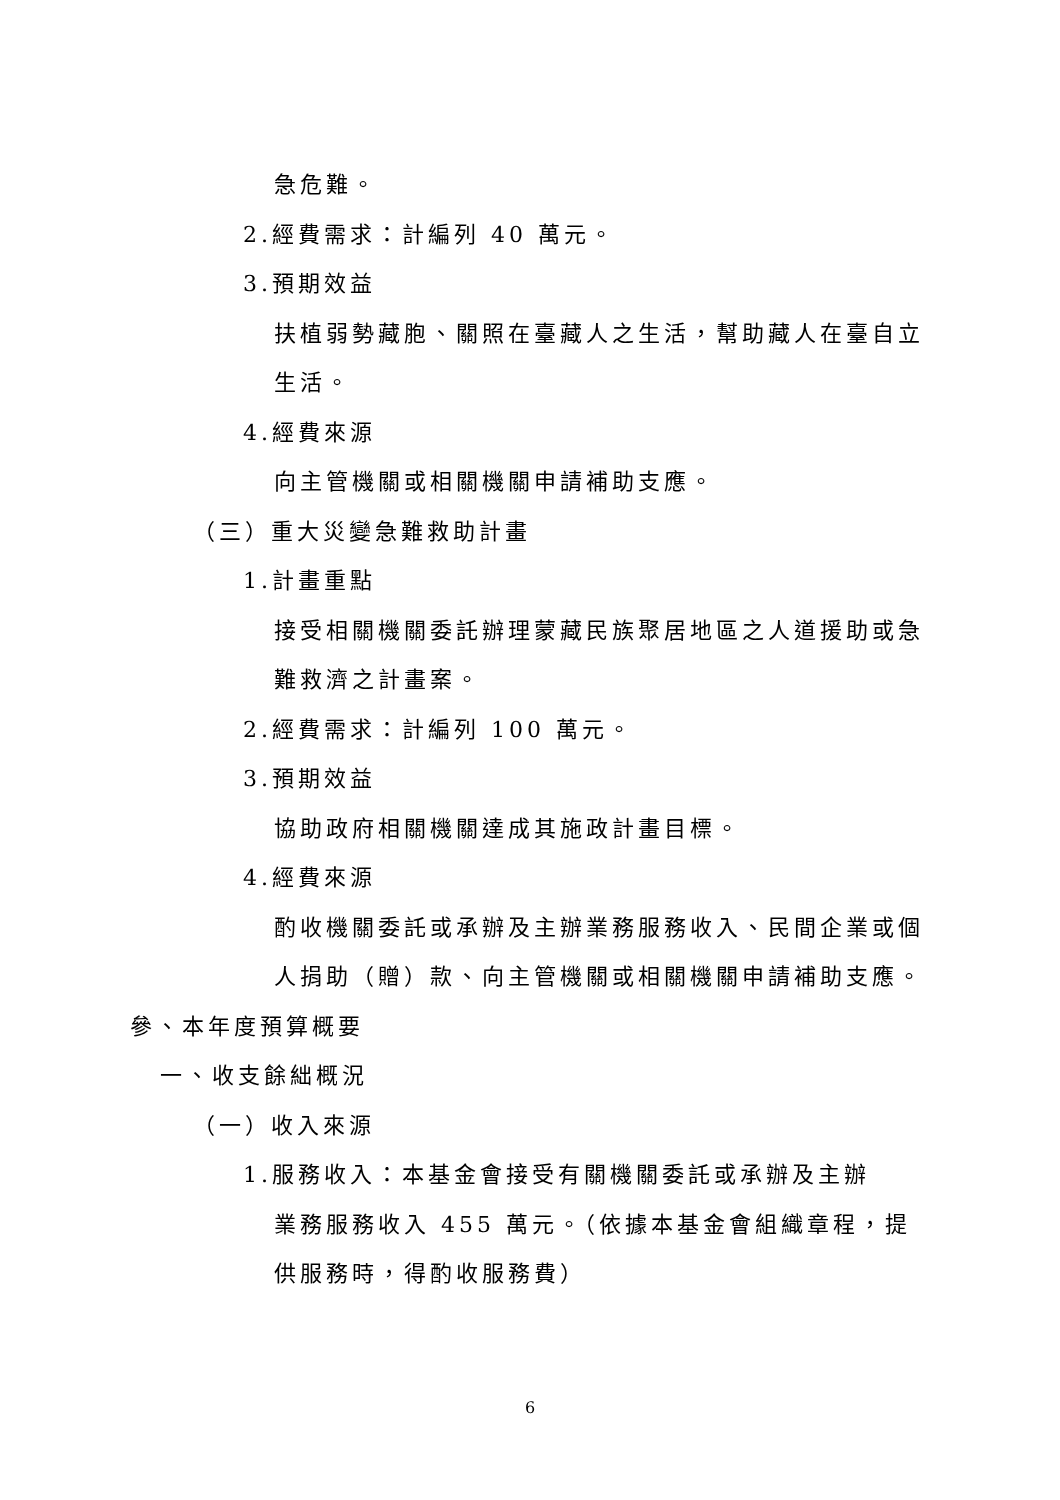急危難。
2.經費需求：計編列 40 萬元。
3.預期效益
扶植弱勢藏胞、關照在臺藏人之生活，幫助藏人在臺自立生活。
4.經費來源
向主管機關或相關機關申請補助支應。
（三）重大災變急難救助計畫
1.計畫重點
接受相關機關委託辦理蒙藏民族聚居地區之人道援助或急難救濟之計畫案。
2.經費需求：計編列 100 萬元。
3.預期效益
協助政府相關機關達成其施政計畫目標。
4.經費來源
酌收機關委託或承辦及主辦業務服務收入、民間企業或個人捐助（贈）款、向主管機關或相關機關申請補助支應。
參、本年度預算概要
一、收支餘絀概況
（一）收入來源
1.服務收入：本基金會接受有關機關委託或承辦及主辦
業務服務收入 455 萬元。（依據本基金會組織章程，提供服務時，得酌收服務費）
6